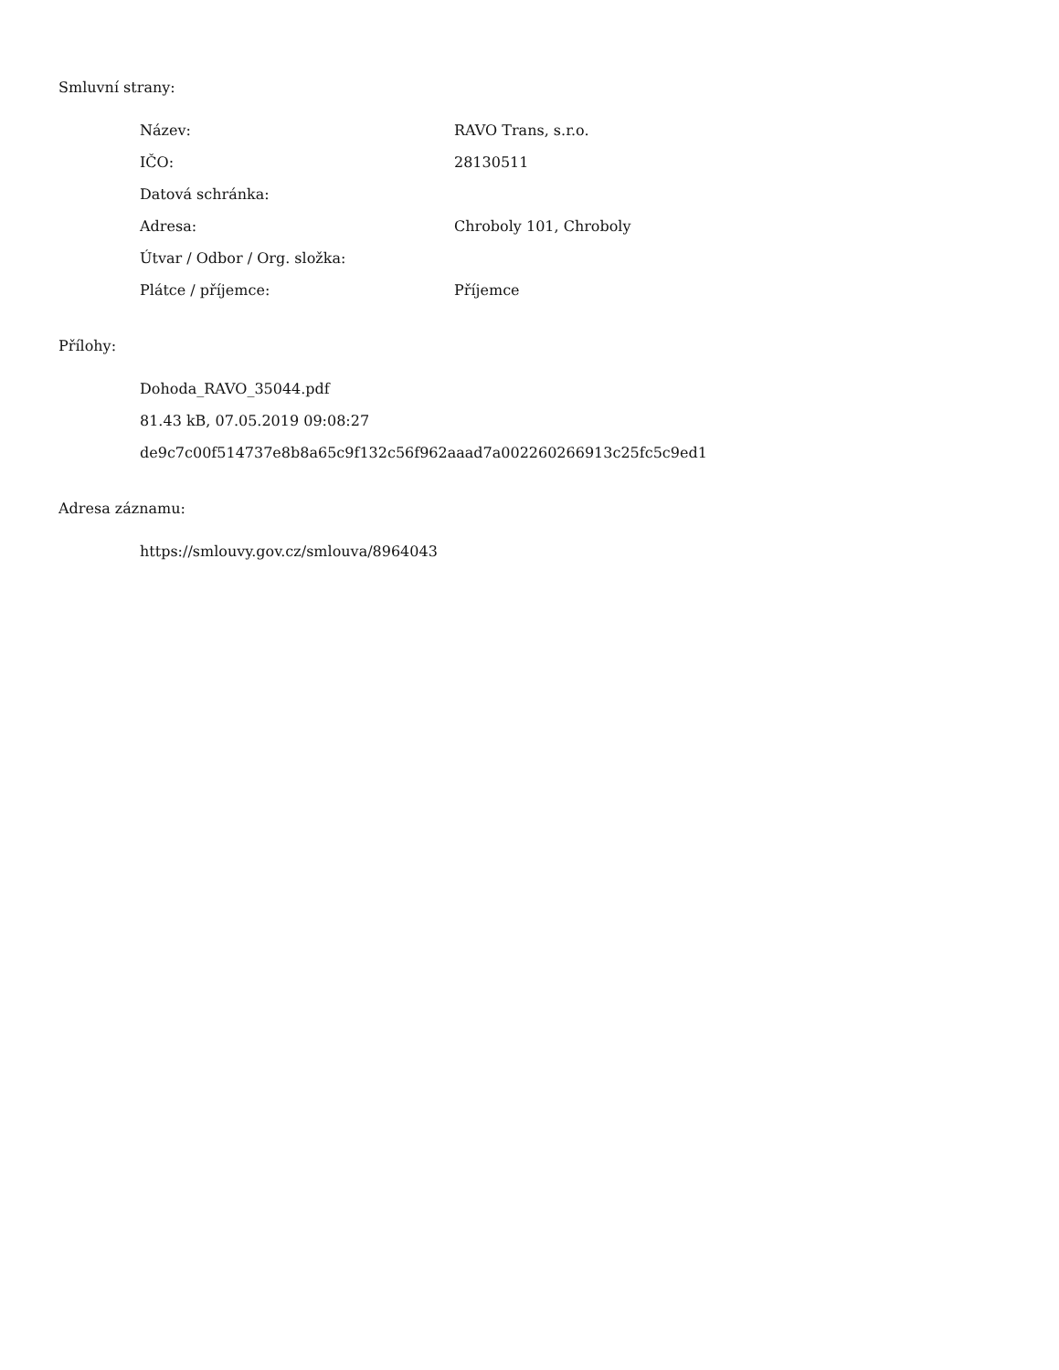Smluvní strany:
| Název: | RAVO Trans, s.r.o. |
| IČO: | 28130511 |
| Datová schránka: | |
| Adresa: | Chroboly 101, Chroboly |
| Útvar / Odbor / Org. složka: | |
| Plátce / příjemce: | Příjemce |
Přílohy:
| Dohoda_RAVO_35044.pdf |
| 81.43 kB, 07.05.2019 09:08:27 |
| de9c7c00f514737e8b8a65c9f132c56f962aaad7a002260266913c25fc5c9ed1 |
Adresa záznamu:
| https://smlouvy.gov.cz/smlouva/8964043 |